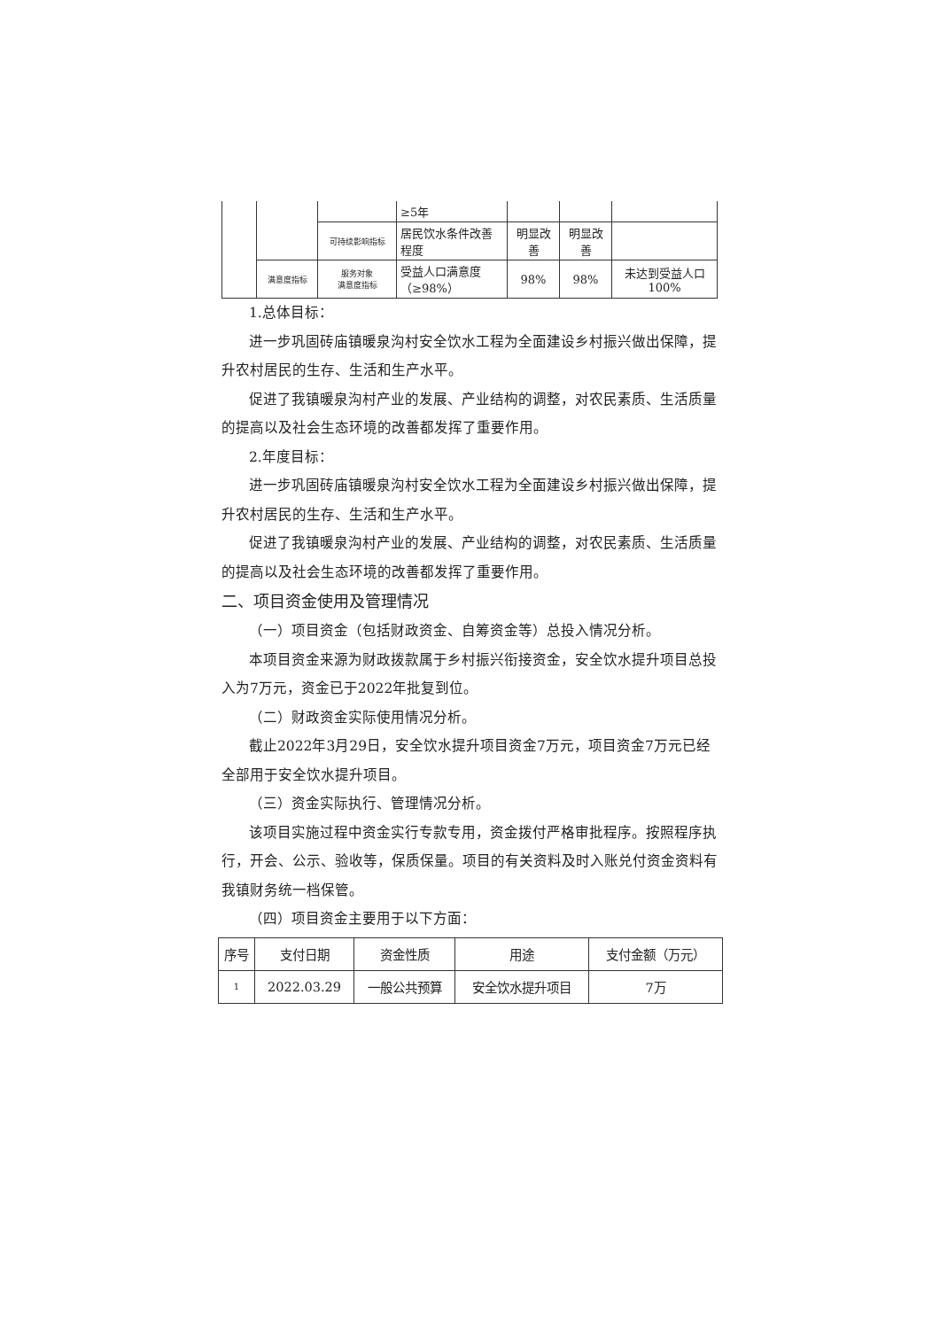| | | | ≥5年 | | | |
| | | 可持续影响指标 | 居民饮水条件改善程度 | 明显改善 | 明显改善 | |
| | 满意度指标 | 服务对象 满意度指标 | 受益人口满意度（≥98%） | 98% | 98% | 未达到受益人口100% |
1.总体目标：
进一步巩固砖庙镇暖泉沟村安全饮水工程为全面建设乡村振兴做出保障，提升农村居民的生存、生活和生产水平。
促进了我镇暖泉沟村产业的发展、产业结构的调整，对农民素质、生活质量的提高以及社会生态环境的改善都发挥了重要作用。
2.年度目标：
进一步巩固砖庙镇暖泉沟村安全饮水工程为全面建设乡村振兴做出保障，提升农村居民的生存、生活和生产水平。
促进了我镇暖泉沟村产业的发展、产业结构的调整，对农民素质、生活质量的提高以及社会生态环境的改善都发挥了重要作用。
二、项目资金使用及管理情况
（一）项目资金（包括财政资金、自筹资金等）总投入情况分析。
本项目资金来源为财政拨款属于乡村振兴衔接资金，安全饮水提升项目总投入为7万元，资金已于2022年批复到位。
（二）财政资金实际使用情况分析。
截止2022年3月29日，安全饮水提升项目资金7万元，项目资金7万元已经全部用于安全饮水提升项目。
（三）资金实际执行、管理情况分析。
该项目实施过程中资金实行专款专用，资金拨付严格审批程序。按照程序执行，开会、公示、验收等，保质保量。项目的有关资料及时入账兑付资金资料有我镇财务统一档保管。
（四）项目资金主要用于以下方面：
| 序号 | 支付日期 | 资金性质 | 用途 | 支付金额（万元） |
| --- | --- | --- | --- | --- |
| 1 | 2022.03.29 | 一般公共预算 | 安全饮水提升项目 | 7万 |